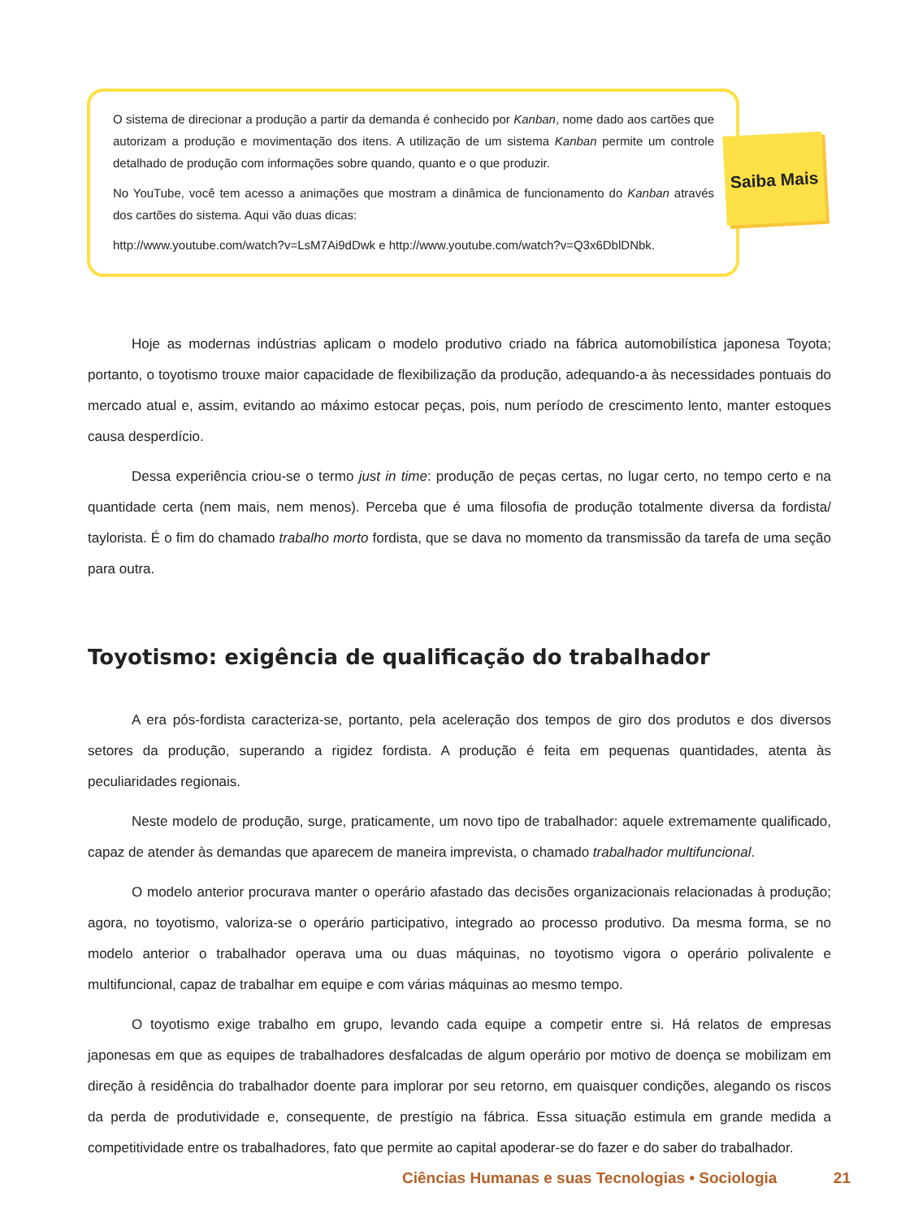O sistema de direcionar a produção a partir da demanda é conhecido por Kanban, nome dado aos cartões que autorizam a produção e movimentação dos itens. A utilização de um sistema Kanban permite um controle detalhado de produção com informações sobre quando, quanto e o que produzir.
No YouTube, você tem acesso a animações que mostram a dinâmica de funcionamento do Kanban através dos cartões do sistema. Aqui vão duas dicas:
http://www.youtube.com/watch?v=LsM7Ai9dDwk e http://www.youtube.com/watch?v=Q3x6DblDNbk.
Saiba Mais
Hoje as modernas indústrias aplicam o modelo produtivo criado na fábrica automobilística japonesa Toyota; portanto, o toyotismo trouxe maior capacidade de flexibilização da produção, adequando-a às necessidades pontuais do mercado atual e, assim, evitando ao máximo estocar peças, pois, num período de crescimento lento, manter estoques causa desperdício.
Dessa experiência criou-se o termo just in time: produção de peças certas, no lugar certo, no tempo certo e na quantidade certa (nem mais, nem menos). Perceba que é uma filosofia de produção totalmente diversa da fordista/ taylorista. É o fim do chamado trabalho morto fordista, que se dava no momento da transmissão da tarefa de uma seção para outra.
Toyotismo: exigência de qualificação do trabalhador
A era pós-fordista caracteriza-se, portanto, pela aceleração dos tempos de giro dos produtos e dos diversos setores da produção, superando a rigidez fordista. A produção é feita em pequenas quantidades, atenta às peculiaridades regionais.
Neste modelo de produção, surge, praticamente, um novo tipo de trabalhador: aquele extremamente qualificado, capaz de atender às demandas que aparecem de maneira imprevista, o chamado trabalhador multifuncional.
O modelo anterior procurava manter o operário afastado das decisões organizacionais relacionadas à produção; agora, no toyotismo, valoriza-se o operário participativo, integrado ao processo produtivo. Da mesma forma, se no modelo anterior o trabalhador operava uma ou duas máquinas, no toyotismo vigora o operário polivalente e multifuncional, capaz de trabalhar em equipe e com várias máquinas ao mesmo tempo.
O toyotismo exige trabalho em grupo, levando cada equipe a competir entre si. Há relatos de empresas japonesas em que as equipes de trabalhadores desfalcadas de algum operário por motivo de doença se mobilizam em direção à residência do trabalhador doente para implorar por seu retorno, em quaisquer condições, alegando os riscos da perda de produtividade e, consequente, de prestígio na fábrica. Essa situação estimula em grande medida a competitividade entre os trabalhadores, fato que permite ao capital apoderar-se do fazer e do saber do trabalhador.
Ciências Humanas e suas Tecnologias • Sociologia 21